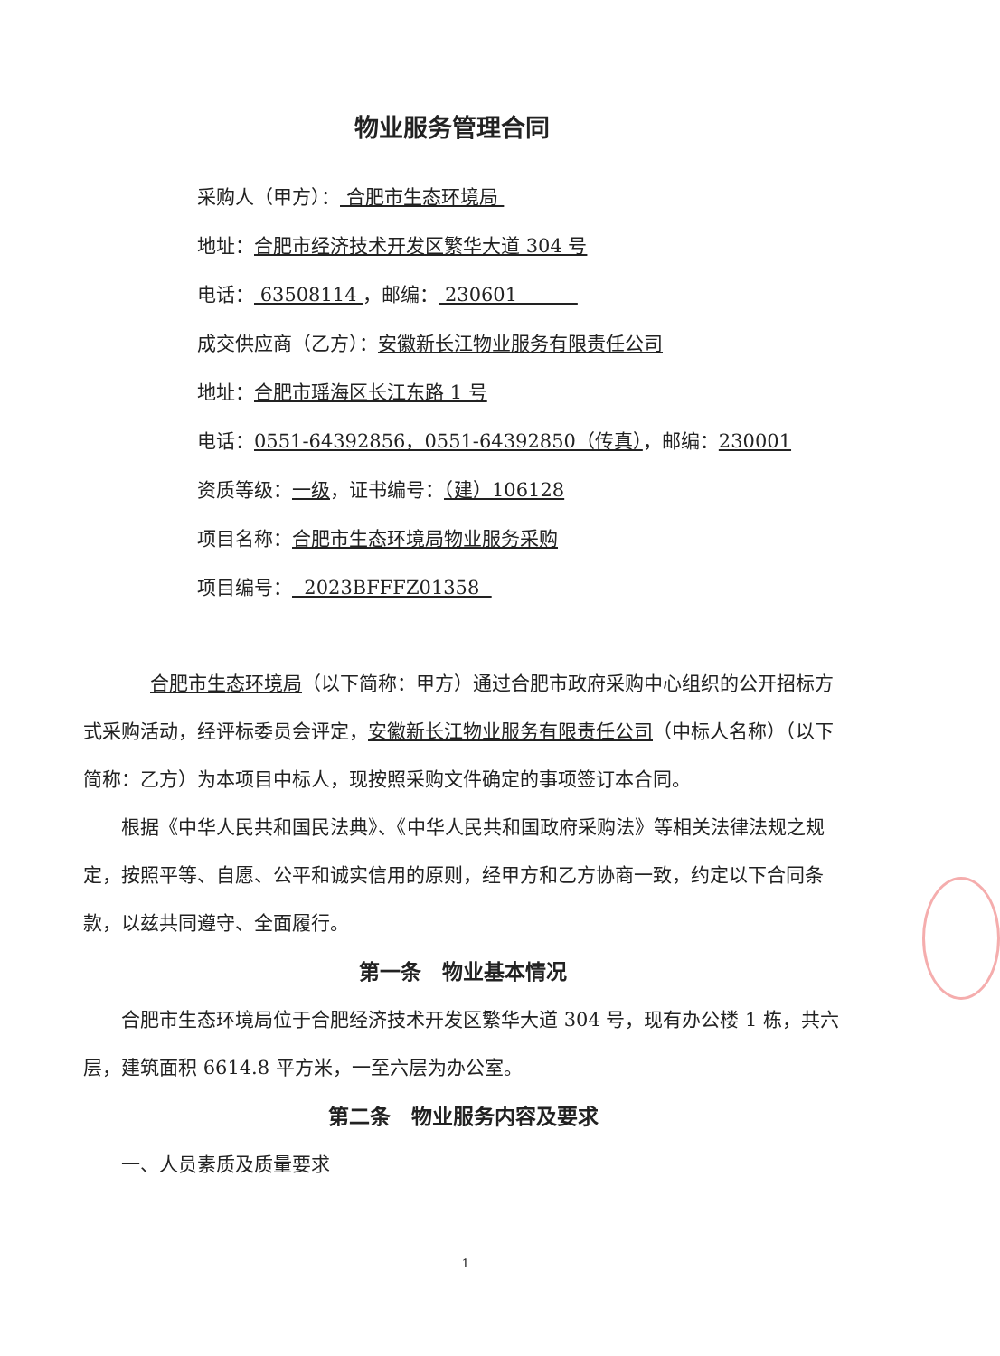物业服务管理合同
采购人（甲方）： 合肥市生态环境局
地址：合肥市经济技术开发区繁华大道 304 号
电话： 63508114 ，邮编： 230601
成交供应商（乙方）：安徽新长江物业服务有限责任公司
地址：合肥市瑶海区长江东路 1 号
电话：0551-64392856，0551-64392850（传真），邮编：230001
资质等级：一级，证书编号：（建）106128
项目名称：合肥市生态环境局物业服务采购
项目编号： 2023BFFFZ01358
合肥市生态环境局（以下简称：甲方）通过合肥市政府采购中心组织的公开招标方式采购活动，经评标委员会评定，安徽新长江物业服务有限责任公司（中标人名称）（以下简称：乙方）为本项目中标人，现按照采购文件确定的事项签订本合同。
根据《中华人民共和国民法典》、《中华人民共和国政府采购法》等相关法律法规之规定，按照平等、自愿、公平和诚实信用的原则，经甲方和乙方协商一致，约定以下合同条款，以兹共同遵守、全面履行。
第一条　物业基本情况
合肥市生态环境局位于合肥经济技术开发区繁华大道 304 号，现有办公楼 1 栋，共六层，建筑面积 6614.8 平方米，一至六层为办公室。
第二条　物业服务内容及要求
一、人员素质及质量要求
1